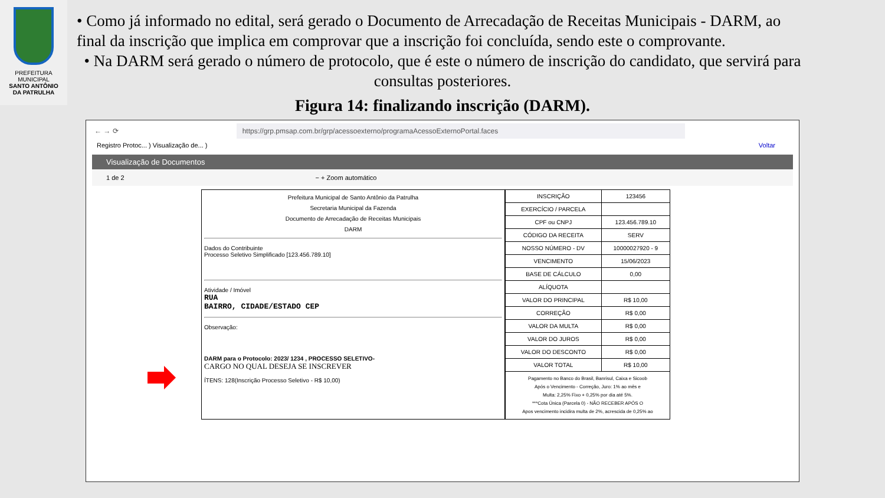PREFEITURA MUNICIPAL
SANTO ANTÔNIO
DA PATRULHA
• Como já informado no edital, será gerado o Documento de Arrecadação de Receitas Municipais - DARM, ao final da inscrição que implica em comprovar que a inscrição foi concluída, sendo este o comprovante.
• Na DARM será gerado o número de protocolo, que é este o número de inscrição do candidato, que servirá para consultas posteriores.
Figura 14: finalizando inscrição (DARM).
← → ⟳ https://grp.pmsap.com.br/grp/acessoexterno/programaAcessoExternoPortal.faces
Registro Protoc... ) Visualização de... ) Voltar
Visualização de Documentos
1 de 2 − + Zoom automático
Prefeitura Municipal de Santo Antônio da Patrulha
Secretaria Municipal da Fazenda
Documento de Arrecadação de Receitas Municipais
DARM
Dados do Contribuinte
Processo Seletivo Simplificado [123.456.789.10]
Atividade / Imóvel
RUA
BAIRRO, CIDADE/ESTADO CEP
Observação:
DARM para o Protocolo: 2023/ 1234 , PROCESSO SELETIVO-
CARGO NO QUAL DESEJA SE INSCREVER
ÍTENS: 128(Inscrição Processo Seletivo - R$ 10,00)
| INSCRIÇÃO | 123456 |
| EXERCÍCIO / PARCELA | |
| CPF ou CNPJ | 123.456.789.10 |
| CÓDIGO DA RECEITA | SERV |
| NOSSO NÚMERO - DV | 10000027920 - 9 |
| VENCIMENTO | 15/06/2023 |
| BASE DE CÁLCULO | 0,00 |
| ALÍQUOTA | |
| VALOR DO PRINCIPAL | R$ 10,00 |
| CORREÇÃO | R$ 0,00 |
| VALOR DA MULTA | R$ 0,00 |
| VALOR DO JUROS | R$ 0,00 |
| VALOR DO DESCONTO | R$ 0,00 |
| VALOR TOTAL | R$ 10,00 |
| Pagamento no Banco do Brasil, Banrisul, Caixa e Sicoob Após o Vencimento - Correção, Juro: 1% ao mês e Multa: 2,25% Fixo + 0,25% por dia até 5%. ***Cota Única (Parcela 0) - NÃO RECEBER APÓS O Apos vencimento incidira multa de 2%, acrescida de 0,25% ao | |